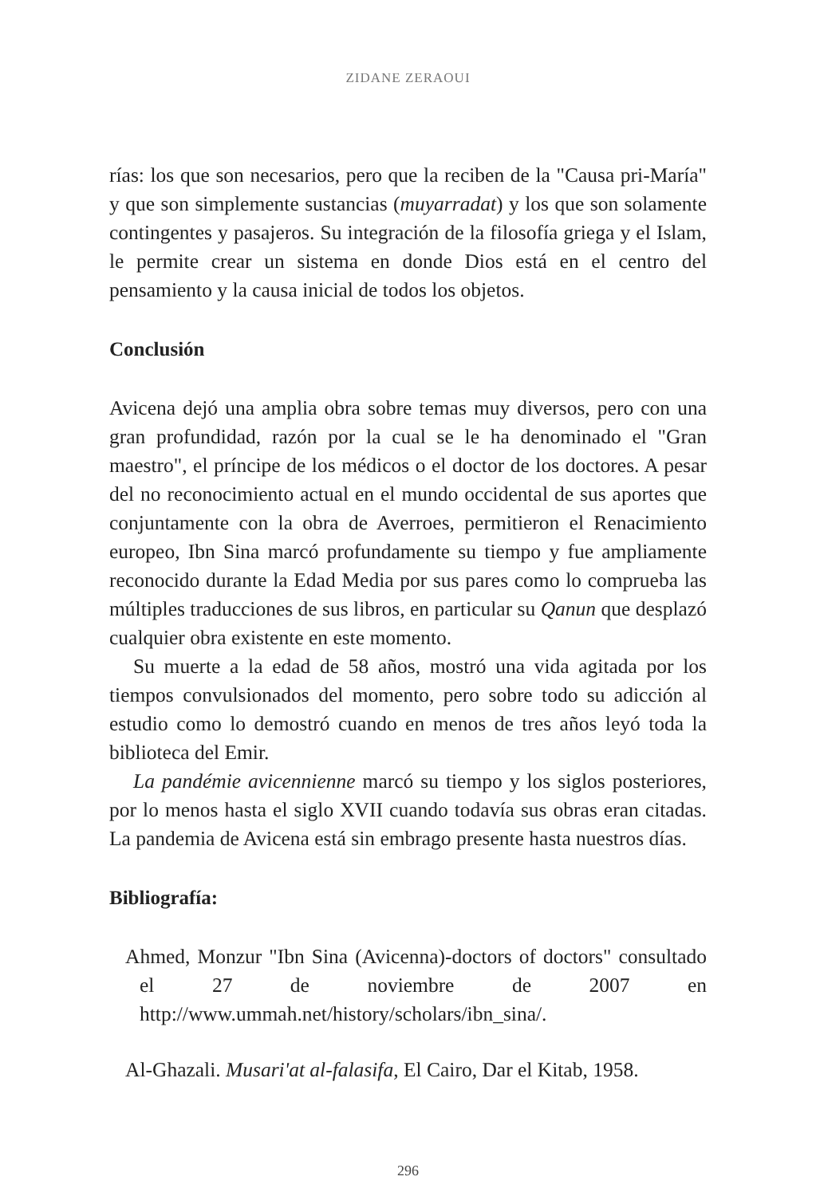ZIDANE ZERAOUI
rías: los que son necesarios, pero que la reciben de la "Causa pri-María" y que son simplemente sustancias (muyarradat) y los que son solamente contingentes y pasajeros. Su integración de la filosofía griega y el Islam, le permite crear un sistema en donde Dios está en el centro del pensamiento y la causa inicial de todos los objetos.
Conclusión
Avicena dejó una amplia obra sobre temas muy diversos, pero con una gran profundidad, razón por la cual se le ha denominado el "Gran maestro", el príncipe de los médicos o el doctor de los doctores. A pesar del no reconocimiento actual en el mundo occidental de sus aportes que conjuntamente con la obra de Averroes, permitieron el Renacimiento europeo, Ibn Sina marcó profundamente su tiempo y fue ampliamente reconocido durante la Edad Media por sus pares como lo comprueba las múltiples traducciones de sus libros, en particular su Qanun que desplazó cualquier obra existente en este momento.
Su muerte a la edad de 58 años, mostró una vida agitada por los tiempos convulsionados del momento, pero sobre todo su adicción al estudio como lo demostró cuando en menos de tres años leyó toda la biblioteca del Emir.
La pandémie avicennienne marcó su tiempo y los siglos posteriores, por lo menos hasta el siglo XVII cuando todavía sus obras eran citadas. La pandemia de Avicena está sin embrago presente hasta nuestros días.
Bibliografía:
Ahmed, Monzur "Ibn Sina (Avicenna)-doctors of doctors" consultado el 27 de noviembre de 2007 en http://www.ummah.net/history/scholars/ibn_sina/.
Al-Ghazali. Musari'at al-falasifa, El Cairo, Dar el Kitab, 1958.
296